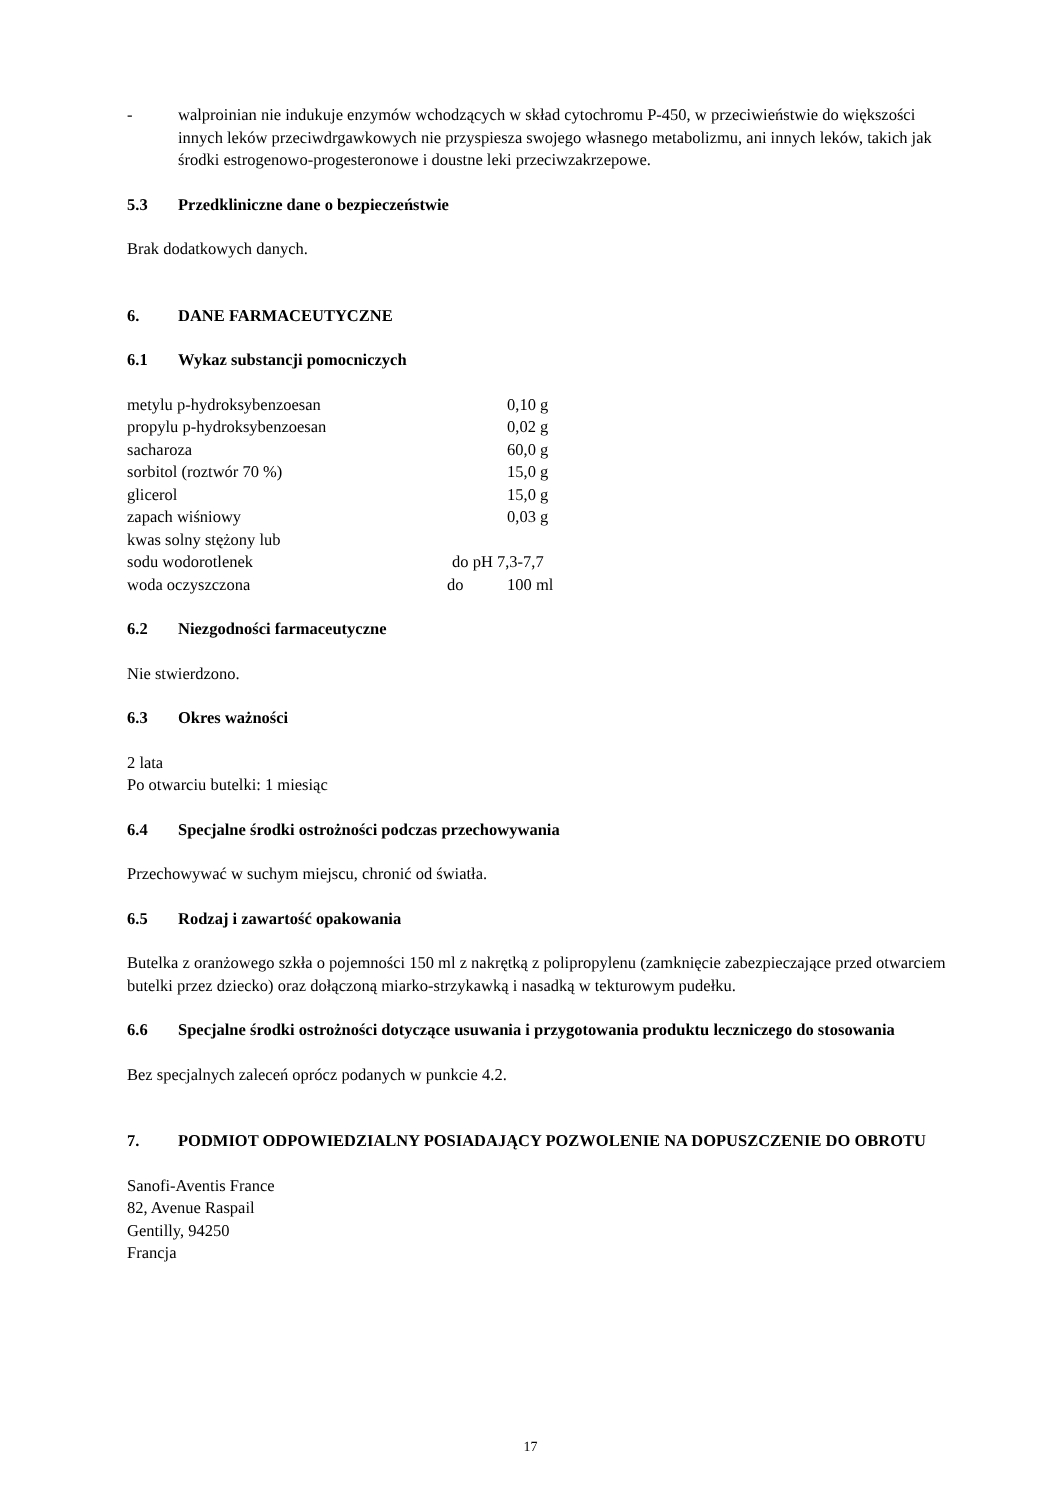- walproinian nie indukuje enzymów wchodzących w skład cytochromu P-450, w przeciwieństwie do większości innych leków przeciwdrgawkowych nie przyspiesza swojego własnego metabolizmu, ani innych leków, takich jak środki estrogenowo-progesteronowe i doustne leki przeciwzakrzepowe.
5.3 Przedkliniczne dane o bezpieczeństwie
Brak dodatkowych danych.
6. DANE FARMACEUTYCZNE
6.1 Wykaz substancji pomocniczych
| metylu p-hydroksybenzoesan | | 0,10 g |
| propylu p-hydroksybenzoesan | | 0,02 g |
| sacharoza | | 60,0 g |
| sorbitol (roztwór 70 %) | | 15,0 g |
| glicerol | | 15,0 g |
| zapach wiśniowy | | 0,03 g |
| kwas solny stężony lub | | |
| sodu wodorotlenek | do pH 7,3-7,7 | |
| woda oczyszczona | do | 100 ml |
6.2 Niezgodności farmaceutyczne
Nie stwierdzono.
6.3 Okres ważności
2 lata
Po otwarciu butelki: 1 miesiąc
6.4 Specjalne środki ostrożności podczas przechowywania
Przechowywać w suchym miejscu, chronić od światła.
6.5 Rodzaj i zawartość opakowania
Butelka z oranżowego szkła o pojemności 150 ml z nakrętką z polipropylenu (zamknięcie zabezpieczające przed otwarciem butelki przez dziecko) oraz dołączoną miarko-strzykawką i nasadką w tekturowym pudełku.
6.6 Specjalne środki ostrożności dotyczące usuwania i przygotowania produktu leczniczego do stosowania
Bez specjalnych zaleceń oprócz podanych w punkcie 4.2.
7. PODMIOT ODPOWIEDZIALNY POSIADAJĄCY POZWOLENIE NA DOPUSZCZENIE DO OBROTU
Sanofi-Aventis France
82, Avenue Raspail
Gentilly, 94250
Francja
17